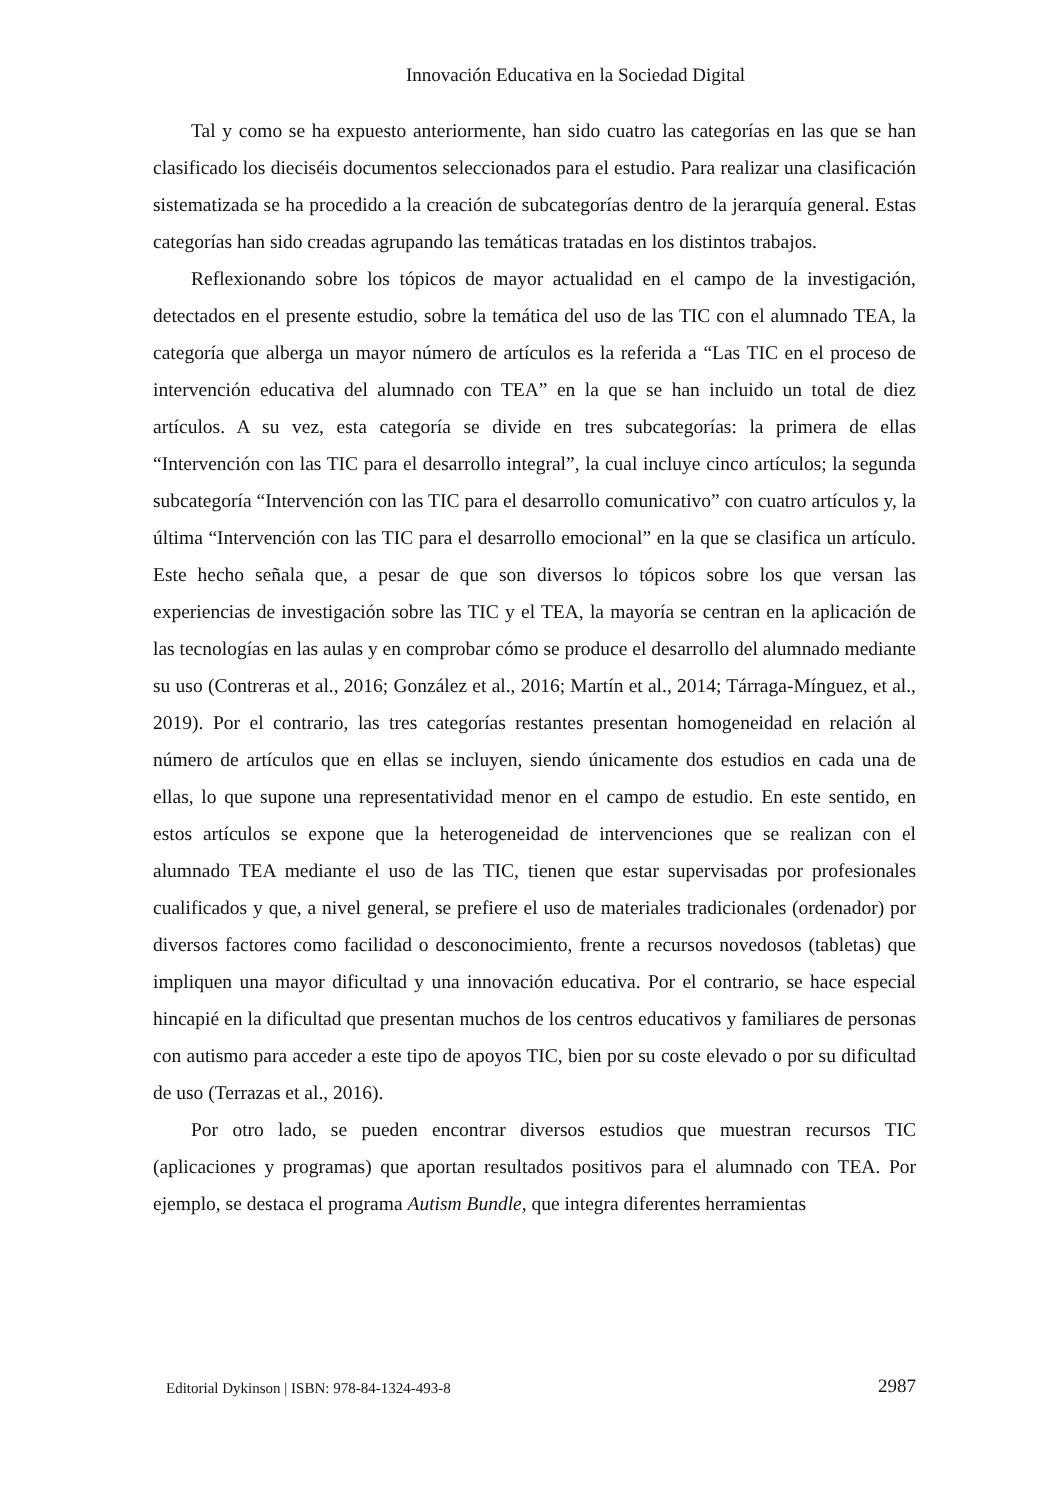Innovación Educativa en la Sociedad Digital
Tal y como se ha expuesto anteriormente, han sido cuatro las categorías en las que se han clasificado los dieciséis documentos seleccionados para el estudio. Para realizar una clasificación sistematizada se ha procedido a la creación de subcategorías dentro de la jerarquía general. Estas categorías han sido creadas agrupando las temáticas tratadas en los distintos trabajos.
Reflexionando sobre los tópicos de mayor actualidad en el campo de la investigación, detectados en el presente estudio, sobre la temática del uso de las TIC con el alumnado TEA, la categoría que alberga un mayor número de artículos es la referida a “Las TIC en el proceso de intervención educativa del alumnado con TEA” en la que se han incluido un total de diez artículos. A su vez, esta categoría se divide en tres subcategorías: la primera de ellas “Intervención con las TIC para el desarrollo integral”, la cual incluye cinco artículos; la segunda subcategoría “Intervención con las TIC para el desarrollo comunicativo” con cuatro artículos y, la última “Intervención con las TIC para el desarrollo emocional” en la que se clasifica un artículo. Este hecho señala que, a pesar de que son diversos lo tópicos sobre los que versan las experiencias de investigación sobre las TIC y el TEA, la mayoría se centran en la aplicación de las tecnologías en las aulas y en comprobar cómo se produce el desarrollo del alumnado mediante su uso (Contreras et al., 2016; González et al., 2016; Martín et al., 2014; Tárraga-Mínguez, et al., 2019). Por el contrario, las tres categorías restantes presentan homogeneidad en relación al número de artículos que en ellas se incluyen, siendo únicamente dos estudios en cada una de ellas, lo que supone una representatividad menor en el campo de estudio. En este sentido, en estos artículos se expone que la heterogeneidad de intervenciones que se realizan con el alumnado TEA mediante el uso de las TIC, tienen que estar supervisadas por profesionales cualificados y que, a nivel general, se prefiere el uso de materiales tradicionales (ordenador) por diversos factores como facilidad o desconocimiento, frente a recursos novedosos (tabletas) que impliquen una mayor dificultad y una innovación educativa. Por el contrario, se hace especial hincapié en la dificultad que presentan muchos de los centros educativos y familiares de personas con autismo para acceder a este tipo de apoyos TIC, bien por su coste elevado o por su dificultad de uso (Terrazas et al., 2016).
Por otro lado, se pueden encontrar diversos estudios que muestran recursos TIC (aplicaciones y programas) que aportan resultados positivos para el alumnado con TEA. Por ejemplo, se destaca el programa Autism Bundle, que integra diferentes herramientas
Editorial Dykinson | ISBN: 978-84-1324-493-8 2987